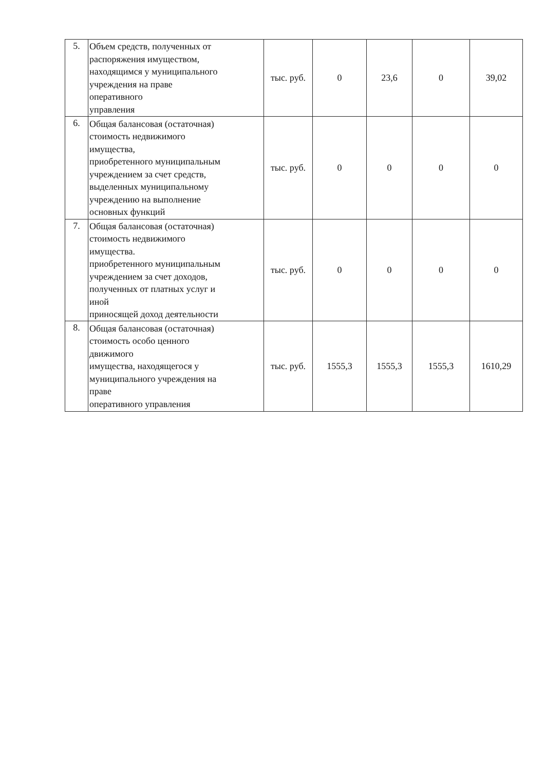| 5. | Объем средств, полученных от распоряжения имуществом, находящимся у муниципального учреждения на праве оперативного управления | тыс. руб. | 0 | 23,6 | 0 | 39,02 |
| 6. | Общая балансовая (остаточная) стоимость недвижимого имущества, приобретенного муниципальным учреждением за счет средств, выделенных муниципальному учреждению на выполнение основных функций | тыс. руб. | 0 | 0 | 0 | 0 |
| 7. | Общая балансовая (остаточная) стоимость недвижимого имущества. приобретенного муниципальным учреждением за счет доходов, полученных от платных услуг и иной приносящей доход деятельности | тыс. руб. | 0 | 0 | 0 | 0 |
| 8. | Общая балансовая (остаточная) стоимость особо ценного движимого имущества, находящегося у муниципального учреждения на праве оперативного управления | тыс. руб. | 1555,3 | 1555,3 | 1555,3 | 1610,29 |